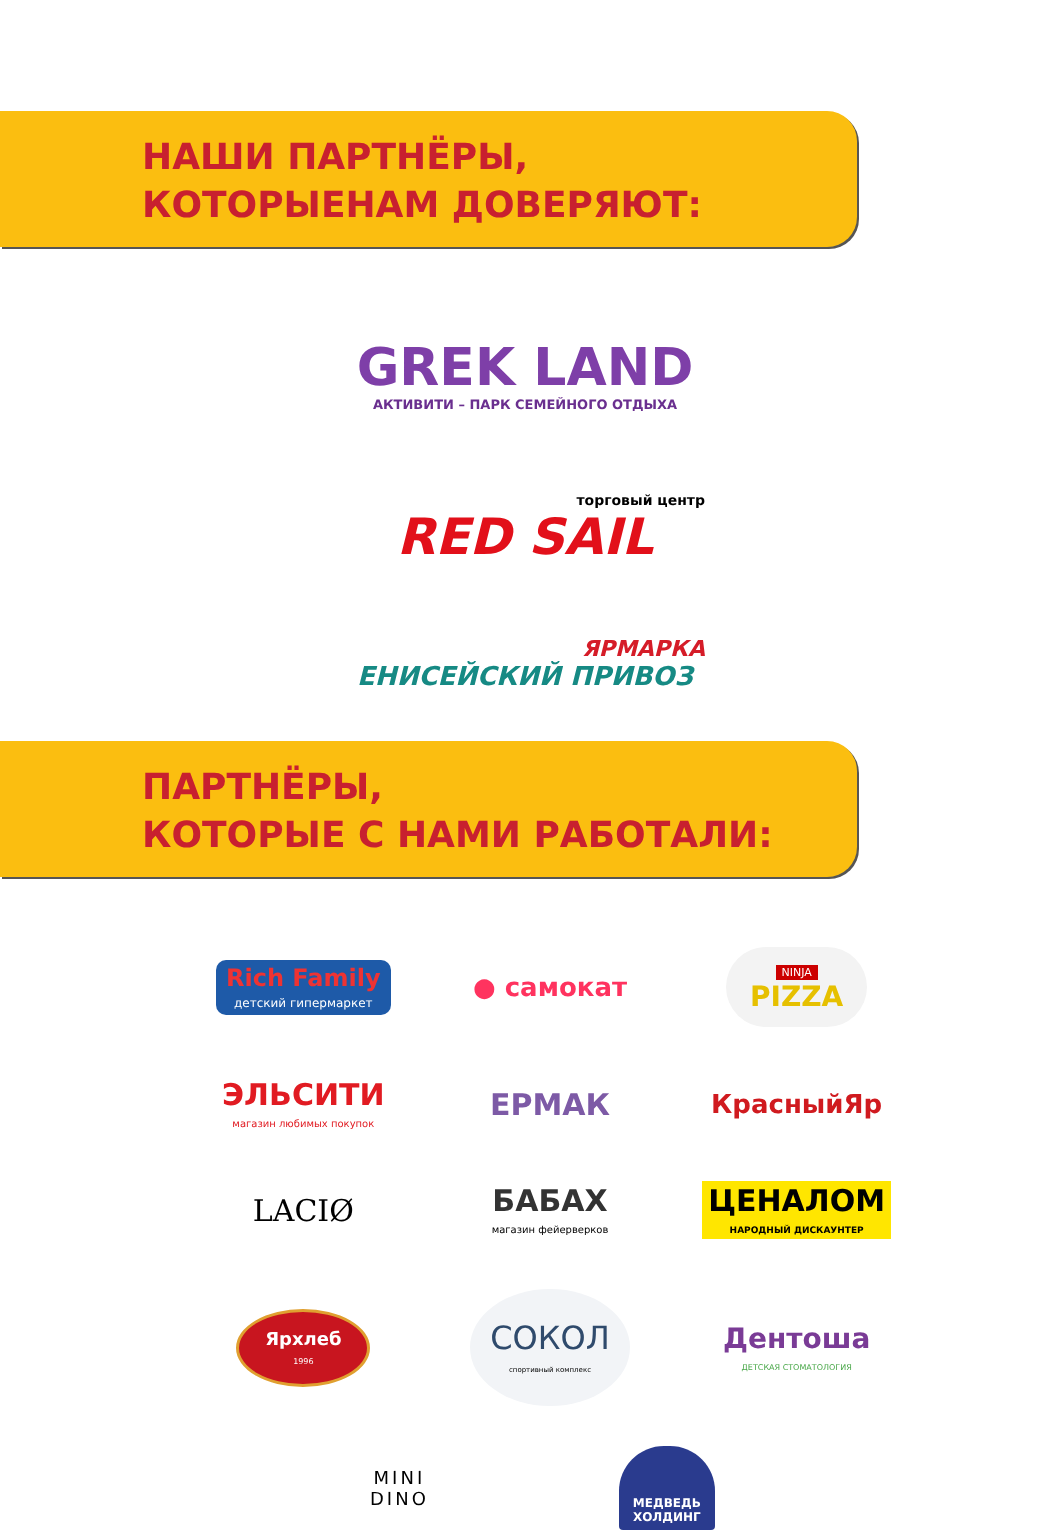НАШИ ПАРТНЁРЫ,
КОТОРЫЕНАМ ДОВЕРЯЮТ:
GREK LAND
АКТИВИТИ – ПАРК СЕМЕЙНОГО ОТДЫХА
торговый центр
RED SAIL
ЯРМАРКА
ЕНИСЕЙСКИЙ ПРИВОЗ
ПАРТНЁРЫ,
КОТОРЫЕ С НАМИ РАБОТАЛИ:
Rich Family
детский гипермаркет
● самокат
NINJA
PIZZA
ЭЛЬСИТИ
магазин любимых покупок
ЕРМАК
КрасныйЯр
LACIØ
БАБАХ
магазин фейерверков
ЦЕНАЛОМ
НАРОДНЫЙ ДИСКАУНТЕР
Ярхлеб
1996
СОКОЛ
спортивный комплекс
Дентоша
ДЕТСКАЯ СТОМАТОЛОГИЯ
MINI
DINO
МЕДВЕДЬ
ХОЛДИНГ